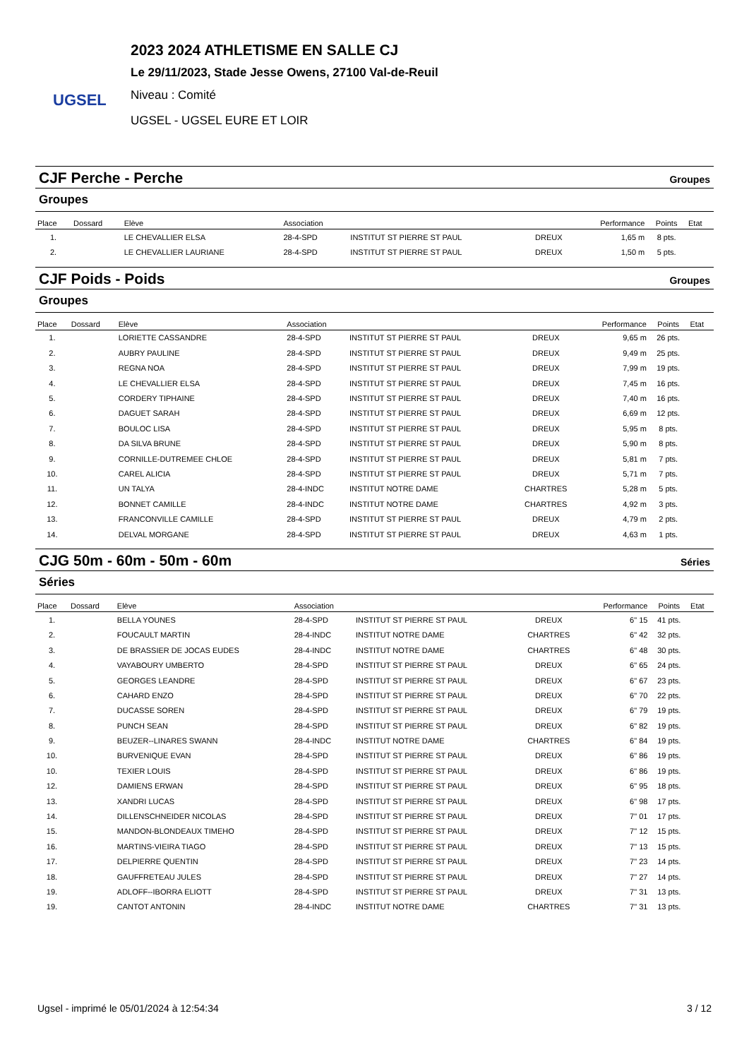UGSEL
2023 2024 ATHLETISME EN SALLE CJ
Le 29/11/2023, Stade Jesse Owens, 27100 Val-de-Reuil
Niveau : Comité
UGSEL - UGSEL EURE ET LOIR
CJF Perche - Perche Groupes
Groupes
| Place | Dossard | Elève | Association | | | Performance | Points | Etat |
| --- | --- | --- | --- | --- | --- | --- | --- | --- |
| 1. | | LE CHEVALLIER ELSA | 28-4-SPD | INSTITUT ST PIERRE ST PAUL | DREUX | 1,65 m | 8 pts. | |
| 2. | | LE CHEVALLIER LAURIANE | 28-4-SPD | INSTITUT ST PIERRE ST PAUL | DREUX | 1,50 m | 5 pts. | |
CJF Poids - Poids Groupes
Groupes
| Place | Dossard | Elève | Association | | | Performance | Points | Etat |
| --- | --- | --- | --- | --- | --- | --- | --- | --- |
| 1. | | LORIETTE CASSANDRE | 28-4-SPD | INSTITUT ST PIERRE ST PAUL | DREUX | 9,65 m | 26 pts. | |
| 2. | | AUBRY PAULINE | 28-4-SPD | INSTITUT ST PIERRE ST PAUL | DREUX | 9,49 m | 25 pts. | |
| 3. | | REGNA NOA | 28-4-SPD | INSTITUT ST PIERRE ST PAUL | DREUX | 7,99 m | 19 pts. | |
| 4. | | LE CHEVALLIER ELSA | 28-4-SPD | INSTITUT ST PIERRE ST PAUL | DREUX | 7,45 m | 16 pts. | |
| 5. | | CORDERY TIPHAINE | 28-4-SPD | INSTITUT ST PIERRE ST PAUL | DREUX | 7,40 m | 16 pts. | |
| 6. | | DAGUET SARAH | 28-4-SPD | INSTITUT ST PIERRE ST PAUL | DREUX | 6,69 m | 12 pts. | |
| 7. | | BOULOC LISA | 28-4-SPD | INSTITUT ST PIERRE ST PAUL | DREUX | 5,95 m | 8 pts. | |
| 8. | | DA SILVA BRUNE | 28-4-SPD | INSTITUT ST PIERRE ST PAUL | DREUX | 5,90 m | 8 pts. | |
| 9. | | CORNILLE-DUTREMEE CHLOE | 28-4-SPD | INSTITUT ST PIERRE ST PAUL | DREUX | 5,81 m | 7 pts. | |
| 10. | | CAREL ALICIA | 28-4-SPD | INSTITUT ST PIERRE ST PAUL | DREUX | 5,71 m | 7 pts. | |
| 11. | | UN TALYA | 28-4-INDC | INSTITUT NOTRE DAME | CHARTRES | 5,28 m | 5 pts. | |
| 12. | | BONNET CAMILLE | 28-4-INDC | INSTITUT NOTRE DAME | CHARTRES | 4,92 m | 3 pts. | |
| 13. | | FRANCONVILLE CAMILLE | 28-4-SPD | INSTITUT ST PIERRE ST PAUL | DREUX | 4,79 m | 2 pts. | |
| 14. | | DELVAL MORGANE | 28-4-SPD | INSTITUT ST PIERRE ST PAUL | DREUX | 4,63 m | 1 pts. | |
CJG 50m - 60m - 50m - 60m Séries
Séries
| Place | Dossard | Elève | Association | | | Performance | Points | Etat |
| --- | --- | --- | --- | --- | --- | --- | --- | --- |
| 1. | | BELLA YOUNES | 28-4-SPD | INSTITUT ST PIERRE ST PAUL | DREUX | 6" 15 | 41 pts. | |
| 2. | | FOUCAULT MARTIN | 28-4-INDC | INSTITUT NOTRE DAME | CHARTRES | 6" 42 | 32 pts. | |
| 3. | | DE BRASSIER DE JOCAS EUDES | 28-4-INDC | INSTITUT NOTRE DAME | CHARTRES | 6" 48 | 30 pts. | |
| 4. | | VAYABOURY UMBERTO | 28-4-SPD | INSTITUT ST PIERRE ST PAUL | DREUX | 6" 65 | 24 pts. | |
| 5. | | GEORGES LEANDRE | 28-4-SPD | INSTITUT ST PIERRE ST PAUL | DREUX | 6" 67 | 23 pts. | |
| 6. | | CAHARD ENZO | 28-4-SPD | INSTITUT ST PIERRE ST PAUL | DREUX | 6" 70 | 22 pts. | |
| 7. | | DUCASSE SOREN | 28-4-SPD | INSTITUT ST PIERRE ST PAUL | DREUX | 6" 79 | 19 pts. | |
| 8. | | PUNCH SEAN | 28-4-SPD | INSTITUT ST PIERRE ST PAUL | DREUX | 6" 82 | 19 pts. | |
| 9. | | BEUZER--LINARES SWANN | 28-4-INDC | INSTITUT NOTRE DAME | CHARTRES | 6" 84 | 19 pts. | |
| 10. | | BURVENIQUE EVAN | 28-4-SPD | INSTITUT ST PIERRE ST PAUL | DREUX | 6" 86 | 19 pts. | |
| 10. | | TEXIER LOUIS | 28-4-SPD | INSTITUT ST PIERRE ST PAUL | DREUX | 6" 86 | 19 pts. | |
| 12. | | DAMIENS ERWAN | 28-4-SPD | INSTITUT ST PIERRE ST PAUL | DREUX | 6" 95 | 18 pts. | |
| 13. | | XANDRI LUCAS | 28-4-SPD | INSTITUT ST PIERRE ST PAUL | DREUX | 6" 98 | 17 pts. | |
| 14. | | DILLENSCHNEIDER NICOLAS | 28-4-SPD | INSTITUT ST PIERRE ST PAUL | DREUX | 7" 01 | 17 pts. | |
| 15. | | MANDON-BLONDEAUX TIMEHO | 28-4-SPD | INSTITUT ST PIERRE ST PAUL | DREUX | 7" 12 | 15 pts. | |
| 16. | | MARTINS-VIEIRA TIAGO | 28-4-SPD | INSTITUT ST PIERRE ST PAUL | DREUX | 7" 13 | 15 pts. | |
| 17. | | DELPIERRE QUENTIN | 28-4-SPD | INSTITUT ST PIERRE ST PAUL | DREUX | 7" 23 | 14 pts. | |
| 18. | | GAUFFRETEAU JULES | 28-4-SPD | INSTITUT ST PIERRE ST PAUL | DREUX | 7" 27 | 14 pts. | |
| 19. | | ADLOFF--IBORRA ELIOTT | 28-4-SPD | INSTITUT ST PIERRE ST PAUL | DREUX | 7" 31 | 13 pts. | |
| 19. | | CANTOT ANTONIN | 28-4-INDC | INSTITUT NOTRE DAME | CHARTRES | 7" 31 | 13 pts. | |
Ugsel - imprimé le 05/01/2024 à 12:54:34 3 / 12